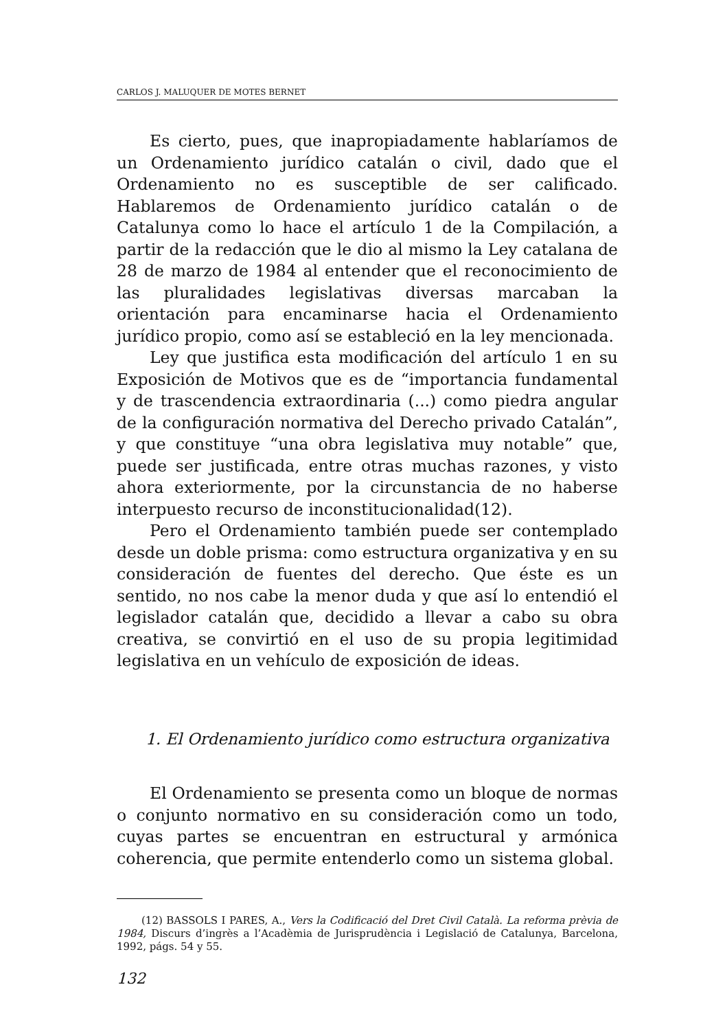CARLOS J. MALUQUER DE MOTES BERNET
Es cierto, pues, que inapropiadamente hablaríamos de un Ordenamiento jurídico catalán o civil, dado que el Ordenamiento no es susceptible de ser calificado. Hablaremos de Ordenamiento jurídico catalán o de Catalunya como lo hace el artículo 1 de la Compilación, a partir de la redacción que le dio al mismo la Ley catalana de 28 de marzo de 1984 al entender que el reconocimiento de las pluralidades legislativas diversas marcaban la orientación para encaminarse hacia el Ordenamiento jurídico propio, como así se estableció en la ley mencionada.
Ley que justifica esta modificación del artículo 1 en su Exposición de Motivos que es de “importancia fundamental y de trascendencia extraordinaria (...) como piedra angular de la configuración normativa del Derecho privado Catalán”, y que constituye “una obra legislativa muy notable” que, puede ser justificada, entre otras muchas razones, y visto ahora exteriormente, por la circunstancia de no haberse interpuesto recurso de inconstitucionalidad(12).
Pero el Ordenamiento también puede ser contemplado desde un doble prisma: como estructura organizativa y en su consideración de fuentes del derecho. Que éste es un sentido, no nos cabe la menor duda y que así lo entendió el legislador catalán que, decidido a llevar a cabo su obra creativa, se convirtió en el uso de su propia legitimidad legislativa en un vehículo de exposición de ideas.
1. El Ordenamiento jurídico como estructura organizativa
El Ordenamiento se presenta como un bloque de normas o conjunto normativo en su consideración como un todo, cuyas partes se encuentran en estructural y armónica coherencia, que permite entenderlo como un sistema global.
(12) BASSOLS I PARES, A., Vers la Codificació del Dret Civil Català. La reforma prèvia de 1984, Discurs d’ingrès a l’Acadèmia de Jurisprudència i Legislació de Catalunya, Barcelona, 1992, págs. 54 y 55.
132